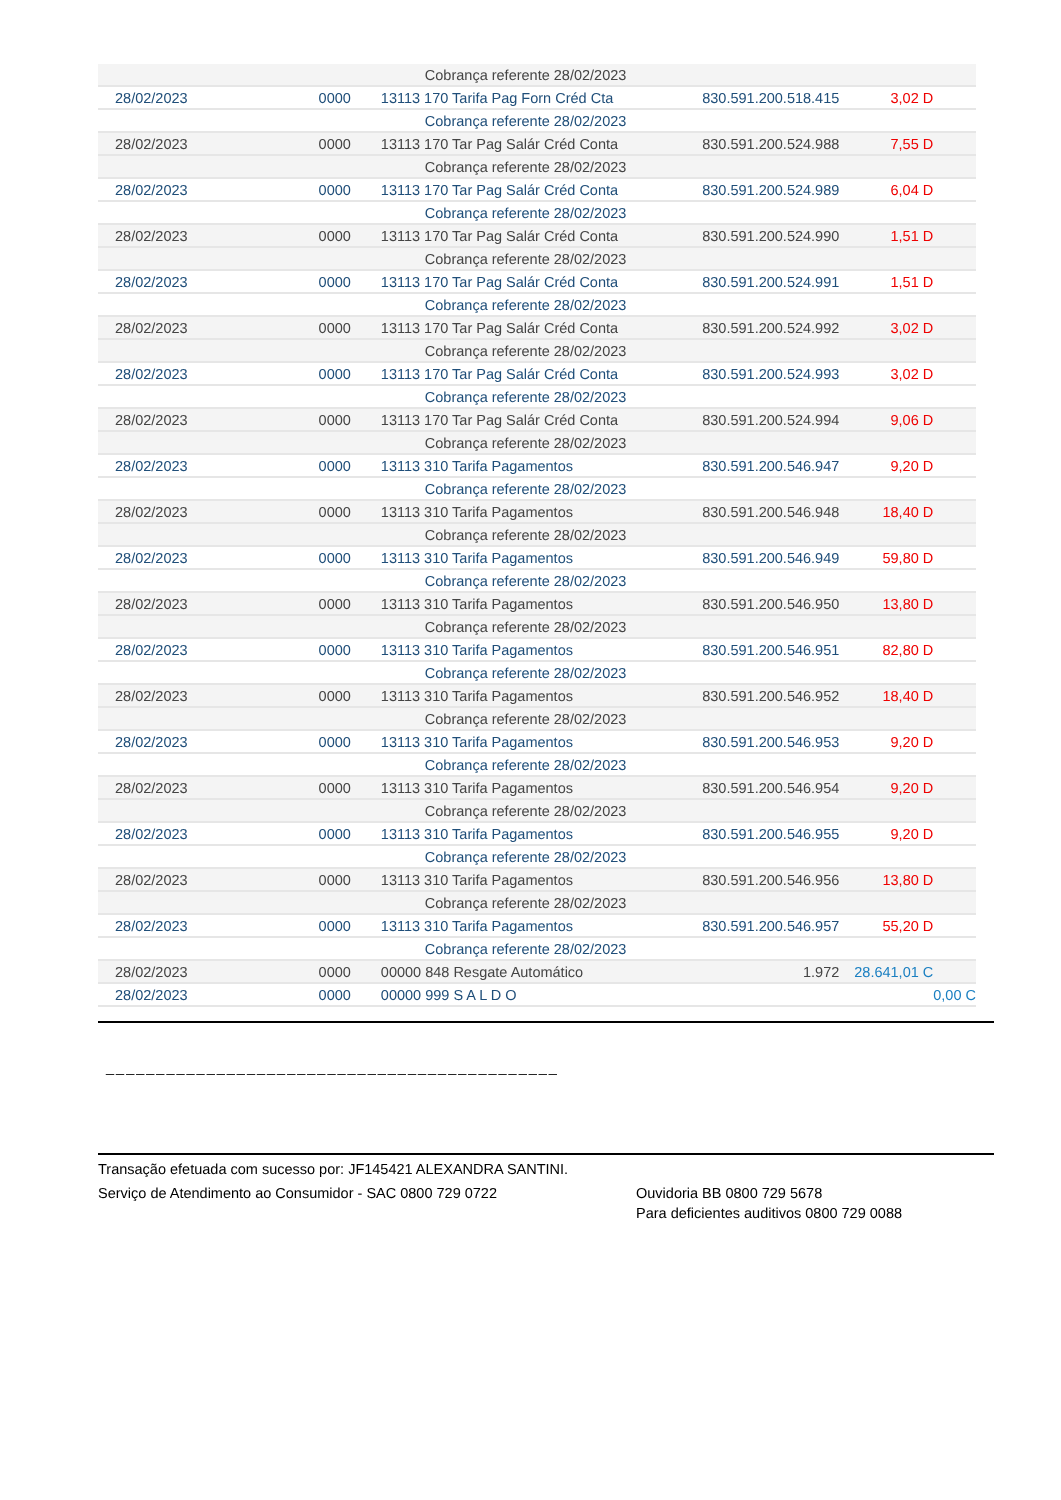| | | Cobrança referente 28/02/2023 | | | |
| 28/02/2023 | 0000 | 13113 170 Tarifa Pag Forn Créd Cta | 830.591.200.518.415 | 3,02 D | |
| | | Cobrança referente 28/02/2023 | | | |
| 28/02/2023 | 0000 | 13113 170 Tar Pag Salár Créd Conta | 830.591.200.524.988 | 7,55 D | |
| | | Cobrança referente 28/02/2023 | | | |
| 28/02/2023 | 0000 | 13113 170 Tar Pag Salár Créd Conta | 830.591.200.524.989 | 6,04 D | |
| | | Cobrança referente 28/02/2023 | | | |
| 28/02/2023 | 0000 | 13113 170 Tar Pag Salár Créd Conta | 830.591.200.524.990 | 1,51 D | |
| | | Cobrança referente 28/02/2023 | | | |
| 28/02/2023 | 0000 | 13113 170 Tar Pag Salár Créd Conta | 830.591.200.524.991 | 1,51 D | |
| | | Cobrança referente 28/02/2023 | | | |
| 28/02/2023 | 0000 | 13113 170 Tar Pag Salár Créd Conta | 830.591.200.524.992 | 3,02 D | |
| | | Cobrança referente 28/02/2023 | | | |
| 28/02/2023 | 0000 | 13113 170 Tar Pag Salár Créd Conta | 830.591.200.524.993 | 3,02 D | |
| | | Cobrança referente 28/02/2023 | | | |
| 28/02/2023 | 0000 | 13113 170 Tar Pag Salár Créd Conta | 830.591.200.524.994 | 9,06 D | |
| | | Cobrança referente 28/02/2023 | | | |
| 28/02/2023 | 0000 | 13113 310 Tarifa Pagamentos | 830.591.200.546.947 | 9,20 D | |
| | | Cobrança referente 28/02/2023 | | | |
| 28/02/2023 | 0000 | 13113 310 Tarifa Pagamentos | 830.591.200.546.948 | 18,40 D | |
| | | Cobrança referente 28/02/2023 | | | |
| 28/02/2023 | 0000 | 13113 310 Tarifa Pagamentos | 830.591.200.546.949 | 59,80 D | |
| | | Cobrança referente 28/02/2023 | | | |
| 28/02/2023 | 0000 | 13113 310 Tarifa Pagamentos | 830.591.200.546.950 | 13,80 D | |
| | | Cobrança referente 28/02/2023 | | | |
| 28/02/2023 | 0000 | 13113 310 Tarifa Pagamentos | 830.591.200.546.951 | 82,80 D | |
| | | Cobrança referente 28/02/2023 | | | |
| 28/02/2023 | 0000 | 13113 310 Tarifa Pagamentos | 830.591.200.546.952 | 18,40 D | |
| | | Cobrança referente 28/02/2023 | | | |
| 28/02/2023 | 0000 | 13113 310 Tarifa Pagamentos | 830.591.200.546.953 | 9,20 D | |
| | | Cobrança referente 28/02/2023 | | | |
| 28/02/2023 | 0000 | 13113 310 Tarifa Pagamentos | 830.591.200.546.954 | 9,20 D | |
| | | Cobrança referente 28/02/2023 | | | |
| 28/02/2023 | 0000 | 13113 310 Tarifa Pagamentos | 830.591.200.546.955 | 9,20 D | |
| | | Cobrança referente 28/02/2023 | | | |
| 28/02/2023 | 0000 | 13113 310 Tarifa Pagamentos | 830.591.200.546.956 | 13,80 D | |
| | | Cobrança referente 28/02/2023 | | | |
| 28/02/2023 | 0000 | 13113 310 Tarifa Pagamentos | 830.591.200.546.957 | 55,20 D | |
| | | Cobrança referente 28/02/2023 | | | |
| 28/02/2023 | 0000 | 00000 848 Resgate Automático | 1.972 | 28.641,01 C | |
| 28/02/2023 | 0000 | 00000 999 S A L D O | | | 0,00 C |
_____________________________________________
Transação efetuada com sucesso por: JF145421 ALEXANDRA SANTINI.
Serviço de Atendimento ao Consumidor - SAC 0800 729 0722 Ouvidoria BB 0800 729 5678
Para deficientes auditivos 0800 729 0088